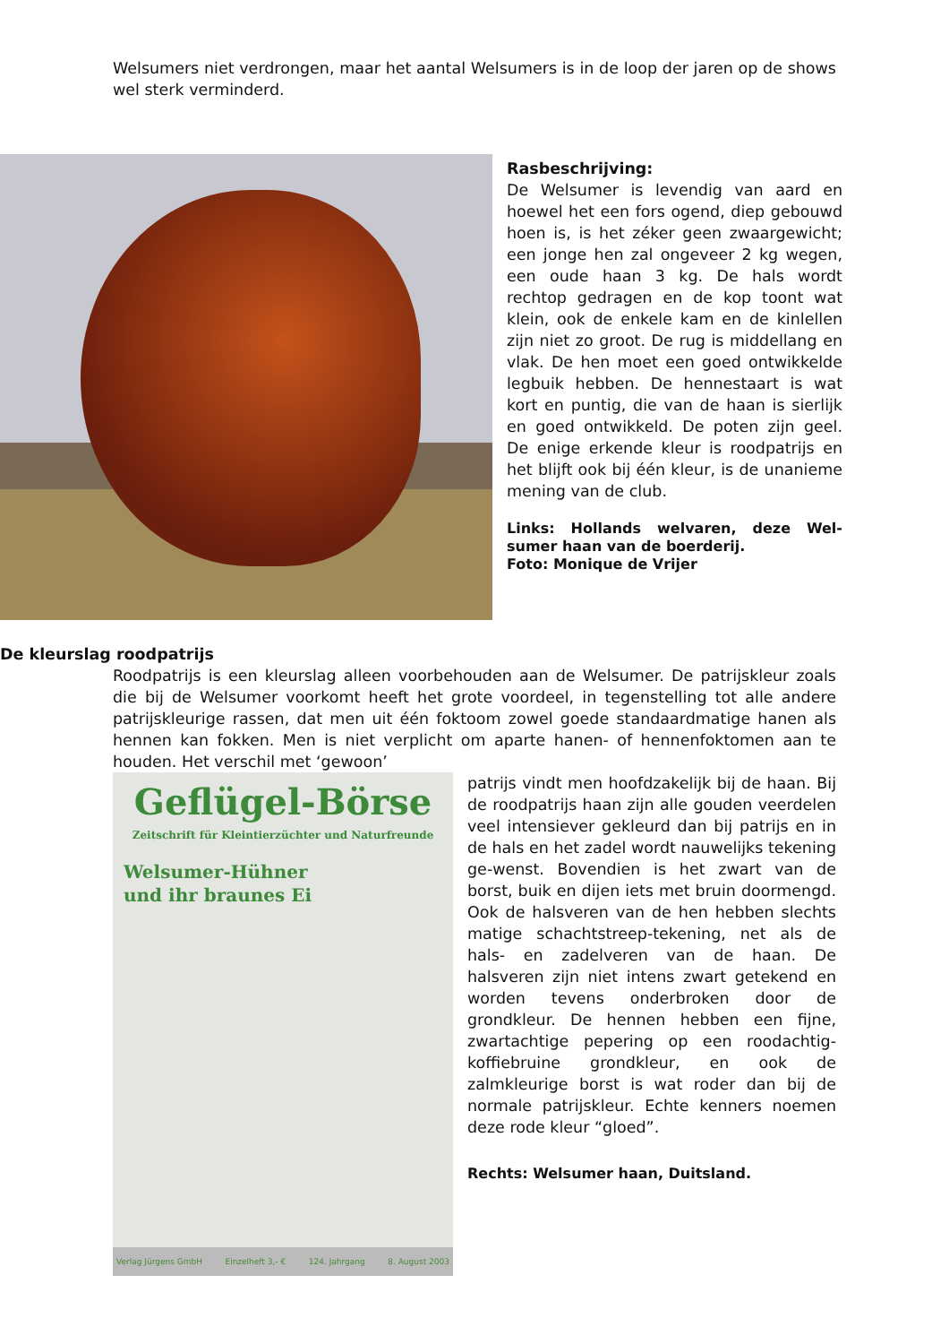Welsumers niet verdrongen, maar het aantal Welsumers is in de loop der jaren op de shows wel sterk verminderd.
Rasbeschrijving:
De Welsumer is levendig van aard en hoewel het een fors ogend, diep gebouwd hoen is, is het zéker geen zwaargewicht; een jonge hen zal ongeveer 2 kg wegen, een oude haan 3 kg. De hals wordt rechtop gedragen en de kop toont wat klein, ook de enkele kam en de kinlellen zijn niet zo groot. De rug is middellang en vlak. De hen moet een goed ontwikkelde legbuik hebben. De hennestaart is wat kort en puntig, die van de haan is sierlijk en goed ontwikkeld. De poten zijn geel. De enige erkende kleur is roodpatrijs en het blijft ook bij één kleur, is de unanieme mening van de club.
Links: Hollands welvaren, deze Wel-sumer haan van de boerderij.
Foto: Monique de Vrijer
De kleurslag roodpatrijs
Roodpatrijs is een kleurslag alleen voorbehouden aan de Welsumer. De patrijskleur zoals die bij de Welsumer voorkomt heeft het grote voordeel, in tegenstelling tot alle andere patrijskleurige rassen, dat men uit één foktoom zowel goede standaardmatige hanen als hennen kan fokken. Men is niet verplicht om aparte hanen- of hennenfoktomen aan te houden. Het verschil met ‘gewoon’
Geflügel-Börse
Zeitschrift für Kleintierzüchter und Naturfreunde
Welsumer-Hühner
und ihr braunes Ei
Verlag Jürgens GmbH Einzelheft 3,- € 124. Jahrgang 8. August 2003
patrijs vindt men hoofdzakelijk bij de haan. Bij de roodpatrijs haan zijn alle gouden veerdelen veel intensiever gekleurd dan bij patrijs en in de hals en het zadel wordt nauwelijks tekening ge-wenst. Bovendien is het zwart van de borst, buik en dijen iets met bruin doormengd. Ook de halsveren van de hen hebben slechts matige schachtstreep-tekening, net als de hals- en zadelveren van de haan. De halsveren zijn niet intens zwart getekend en worden tevens onderbroken door de grondkleur. De hennen hebben een fijne, zwartachtige pepering op een roodachtig-koffiebruine grondkleur, en ook de zalmkleurige borst is wat roder dan bij de normale patrijskleur. Echte kenners noemen deze rode kleur “gloed”.
Rechts: Welsumer haan, Duitsland.